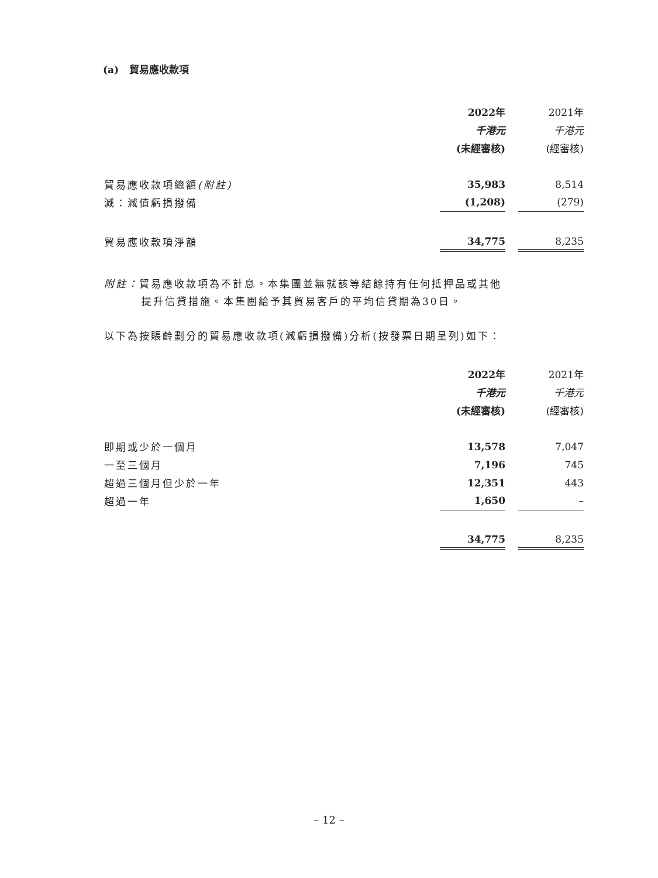(a) 貿易應收款項
| | 2022年 | | 2021年 |
| | 千港元 | | 千港元 |
| | (未經審核) | | (經審核) |
| 貿易應收款項總額 (附註) | 35,983 | | 8,514 |
| 減：減值虧損撥備 | (1,208) | | (279) |
| 貿易應收款項淨額 | 34,775 | | 8,235 |
附註：貿易應收款項為不計息。本集團並無就該等結餘持有任何抵押品或其他
提升信貸措施。本集團給予其貿易客戶的平均信貸期為30日。
以下為按賬齡劃分的貿易應收款項(減虧損撥備)分析(按發票日期呈列)如下：
| | 2022年 | | 2021年 |
| | 千港元 | | 千港元 |
| | (未經審核) | | (經審核) |
| 即期或少於一個月 | 13,578 | | 7,047 |
| 一至三個月 | 7,196 | | 745 |
| 超過三個月但少於一年 | 12,351 | | 443 |
| 超過一年 | 1,650 | | – |
| | 34,775 | | 8,235 |
– 12 –